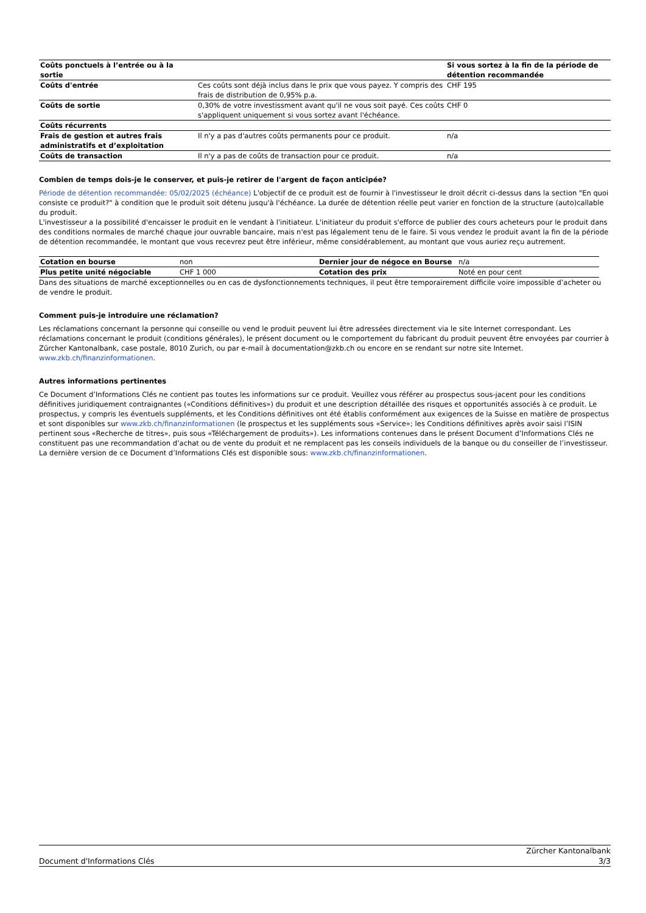| Coûts ponctuels à l’entrée ou à la sortie | | Si vous sortez à la fin de la période de détention recommandée |
| --- | --- | --- |
| Coûts d'entrée | Ces coûts sont déjà inclus dans le prix que vous payez. Y compris des frais de distribution de 0,95% p.a. | CHF 195 |
| Coûts de sortie | 0,30% de votre investissment avant qu'il ne vous soit payé. Ces coûts s'appliquent uniquement si vous sortez avant l'échéance. | CHF 0 |
| Coûts récurrents | | |
| Frais de gestion et autres frais administratifs et d’exploitation | Il n'y a pas d'autres coûts permanents pour ce produit. | n/a |
| Coûts de transaction | Il n'y a pas de coûts de transaction pour ce produit. | n/a |
Combien de temps dois-je le conserver, et puis-je retirer de l'argent de façon anticipée?
Période de détention recommandée: 05/02/2025 (échéance) L'objectif de ce produit est de fournir à l'investisseur le droit décrit ci-dessus dans la section "En quoi consiste ce produit?" à condition que le produit soit détenu jusqu'à l'échéance. La durée de détention réelle peut varier en fonction de la structure (auto)callable du produit.
L'investisseur a la possibilité d'encaisser le produit en le vendant à l'initiateur. L'initiateur du produit s'efforce de publier des cours acheteurs pour le produit dans des conditions normales de marché chaque jour ouvrable bancaire, mais n'est pas légalement tenu de le faire. Si vous vendez le produit avant la fin de la période de détention recommandée, le montant que vous recevrez peut être inférieur, même considérablement, au montant que vous auriez reçu autrement.
| Cotation en bourse | non | Dernier jour de négoce en Bourse | n/a |
| Plus petite unité négociable | CHF 1 000 | Cotation des prix | Noté en pour cent |
Dans des situations de marché exceptionnelles ou en cas de dysfonctionnements techniques, il peut être temporairement difficile voire impossible d’acheter ou de vendre le produit.
Comment puis-je introduire une réclamation?
Les réclamations concernant la personne qui conseille ou vend le produit peuvent lui être adressées directement via le site Internet correspondant. Les réclamations concernant le produit (conditions générales), le présent document ou le comportement du fabricant du produit peuvent être envoyées par courrier à Zürcher Kantonalbank, case postale, 8010 Zurich, ou par e-mail à documentation@zkb.ch ou encore en se rendant sur notre site Internet. www.zkb.ch/finanzinformationen.
Autres informations pertinentes
Ce Document d’Informations Clés ne contient pas toutes les informations sur ce produit. Veuillez vous référer au prospectus sous-jacent pour les conditions définitives juridiquement contraignantes («Conditions définitives») du produit et une description détaillée des risques et opportunités associés à ce produit. Le prospectus, y compris les éventuels suppléments, et les Conditions définitives ont été établis conformément aux exigences de la Suisse en matière de prospectus et sont disponibles sur www.zkb.ch/finanzinformationen (le prospectus et les suppléments sous «Service»; les Conditions définitives après avoir saisi l’ISIN pertinent sous «Recherche de titres», puis sous «Téléchargement de produits»). Les informations contenues dans le présent Document d’Informations Clés ne constituent pas une recommandation d’achat ou de vente du produit et ne remplacent pas les conseils individuels de la banque ou du conseiller de l’investisseur. La dernière version de ce Document d’Informations Clés est disponible sous: www.zkb.ch/finanzinformationen.
Document d'Informations Clés Zürcher Kantonalbank
3/3